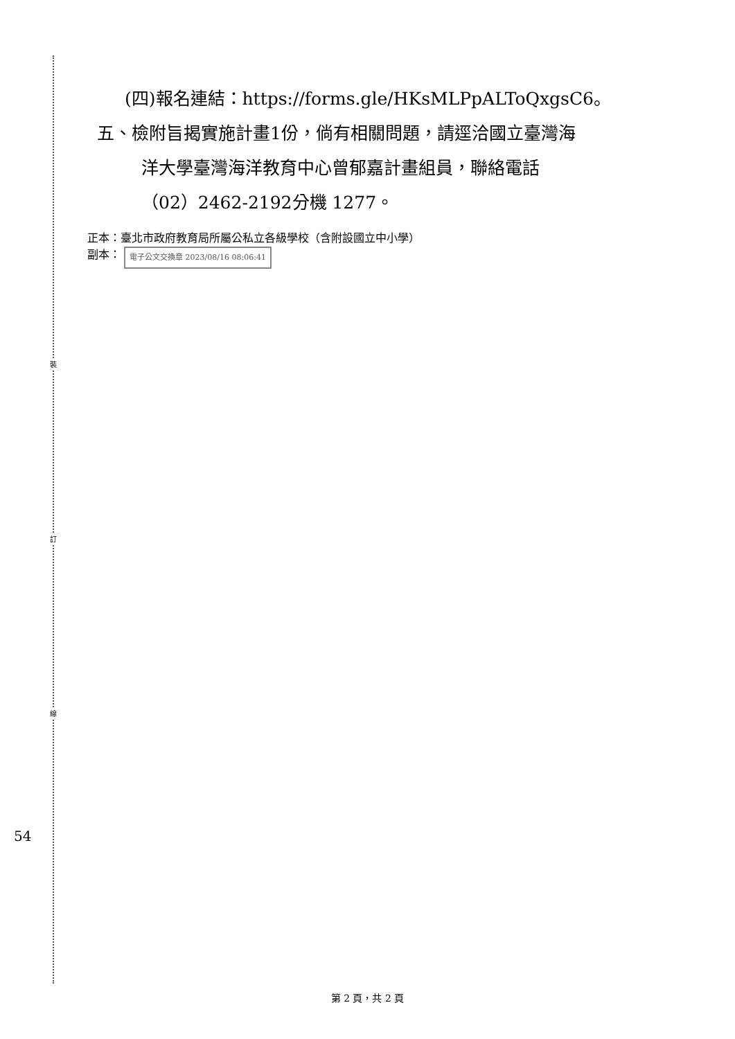裝
訂
線
(四)報名連結：https://forms.gle/HKsMLPpALToQxgsC6。
五、檢附旨揭實施計畫1份，倘有相關問題，請逕洽國立臺灣海
洋大學臺灣海洋教育中心曾郁嘉計畫組員，聯絡電話
（02）2462-2192分機 1277。
正本：臺北市政府教育局所屬公私立各級學校（含附設國立中小學）
副本： 電子公文交換章 2023/08/16 08:06:41
54
第 2 頁，共 2 頁